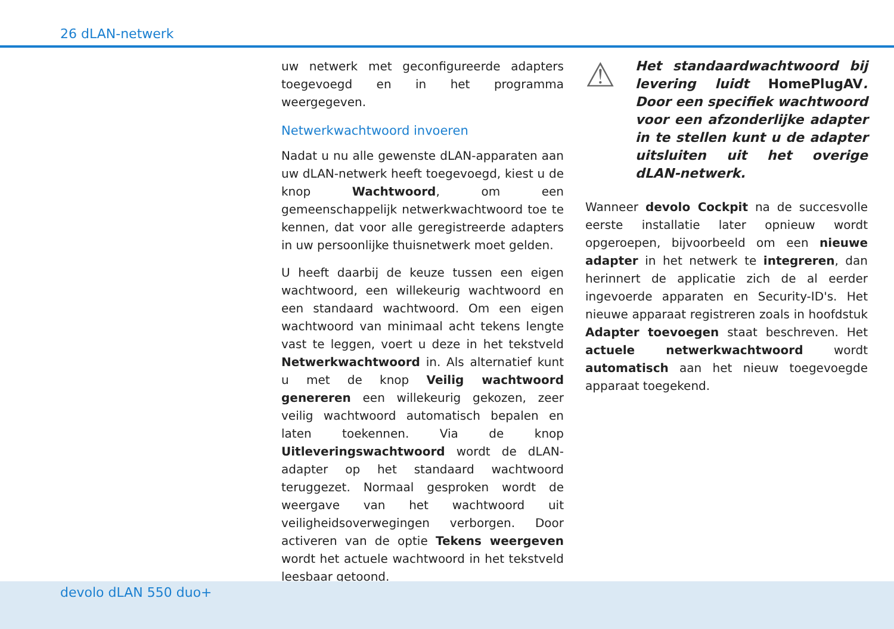26 dLAN-netwerk
uw netwerk met geconfigureerde adapters toegevoegd en in het programma weergegeven.
Netwerkwachtwoord invoeren
Nadat u nu alle gewenste dLAN-apparaten aan uw dLAN-netwerk heeft toegevoegd, kiest u de knop Wachtwoord, om een gemeenschappelijk netwerkwachtwoord toe te kennen, dat voor alle geregistreerde adapters in uw persoonlijke thuisnetwerk moet gelden.
U heeft daarbij de keuze tussen een eigen wachtwoord, een willekeurig wachtwoord en een standaard wachtwoord. Om een eigen wachtwoord van minimaal acht tekens lengte vast te leggen, voert u deze in het tekstveld Netwerkwachtwoord in. Als alternatief kunt u met de knop Veilig wachtwoord genereren een willekeurig gekozen, zeer veilig wachtwoord automatisch bepalen en laten toekennen. Via de knop Uitleveringswachtwoord wordt de dLAN-adapter op het standaard wachtwoord teruggezet. Normaal gesproken wordt de weergave van het wachtwoord uit veiligheidsoverwegingen verborgen. Door activeren van de optie Tekens weergeven wordt het actuele wachtwoord in het tekstveld leesbaar getoond.
⚠
Het standaardwachtwoord bij levering luidt HomePlugAV. Door een specifiek wachtwoord voor een afzonderlijke adapter in te stellen kunt u de adapter uitsluiten uit het overige dLAN-netwerk.
Wanneer devolo Cockpit na de succesvolle eerste installatie later opnieuw wordt opgeroepen, bijvoorbeeld om een nieuwe adapter in het netwerk te integreren, dan herinnert de applicatie zich de al eerder ingevoerde apparaten en Security-ID's. Het nieuwe apparaat registreren zoals in hoofdstuk Adapter toevoegen staat beschreven. Het actuele netwerkwachtwoord wordt automatisch aan het nieuw toegevoegde apparaat toegekend.
devolo dLAN 550 duo+